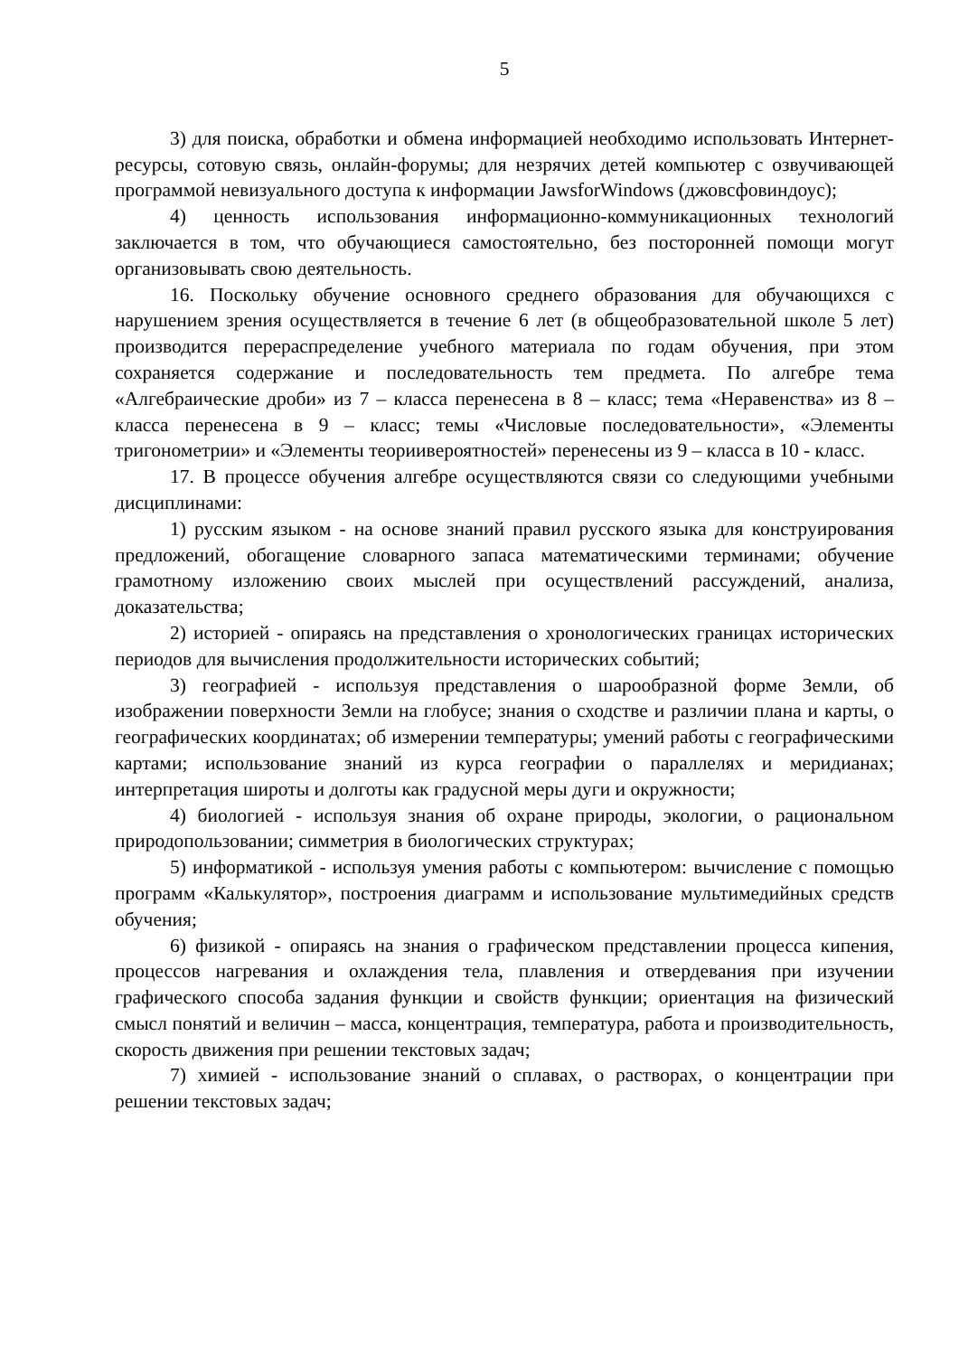5
3) для поиска, обработки и обмена информацией необходимо использовать Интернет-ресурсы, сотовую связь, онлайн-форумы; для незрячих детей компьютер с озвучивающей программой невизуального доступа к информации JawsforWindows (джовсфовиндоус);
4) ценность использования информационно-коммуникационных технологий заключается в том, что обучающиеся самостоятельно, без посторонней помощи могут организовывать свою деятельность.
16. Поскольку обучение основного среднего образования для обучающихся с нарушением зрения осуществляется в течение 6 лет (в общеобразовательной школе 5 лет) производится перераспределение учебного материала по годам обучения, при этом сохраняется содержание и последовательность тем предмета. По алгебре тема «Алгебраические дроби» из 7 – класса перенесена в 8 – класс; тема «Неравенства» из 8 – класса перенесена в 9 – класс; темы «Числовые последовательности», «Элементы тригонометрии» и «Элементы теориивероятностей» перенесены из 9 – класса в 10 - класс.
17. В процессе обучения алгебре осуществляются связи со следующими учебными дисциплинами:
1) русским языком - на основе знаний правил русского языка для конструирования предложений, обогащение словарного запаса математическими терминами; обучение грамотному изложению своих мыслей при осуществлений рассуждений, анализа, доказательства;
2) историей - опираясь на представления о хронологических границах исторических периодов для вычисления продолжительности исторических событий;
3) географией - используя представления о шарообразной форме Земли, об изображении поверхности Земли на глобусе; знания о сходстве и различии плана и карты, о географических координатах; об измерении температуры; умений работы с географическими картами; использование знаний из курса географии о параллелях и меридианах; интерпретация широты и долготы как градусной меры дуги и окружности;
4) биологией - используя знания об охране природы, экологии, о рациональном природопользовании; симметрия в биологических структурах;
5) информатикой - используя умения работы с компьютером: вычисление с помощью программ «Калькулятор», построения диаграмм и использование мультимедийных средств обучения;
6) физикой - опираясь на знания о графическом представлении процесса кипения, процессов нагревания и охлаждения тела, плавления и отвердевания при изучении графического способа задания функции и свойств функции; ориентация на физический смысл понятий и величин – масса, концентрация, температура, работа и производительность, скорость движения при решении текстовых задач;
7) химией - использование знаний о сплавах, о растворах, о концентрации при решении текстовых задач;